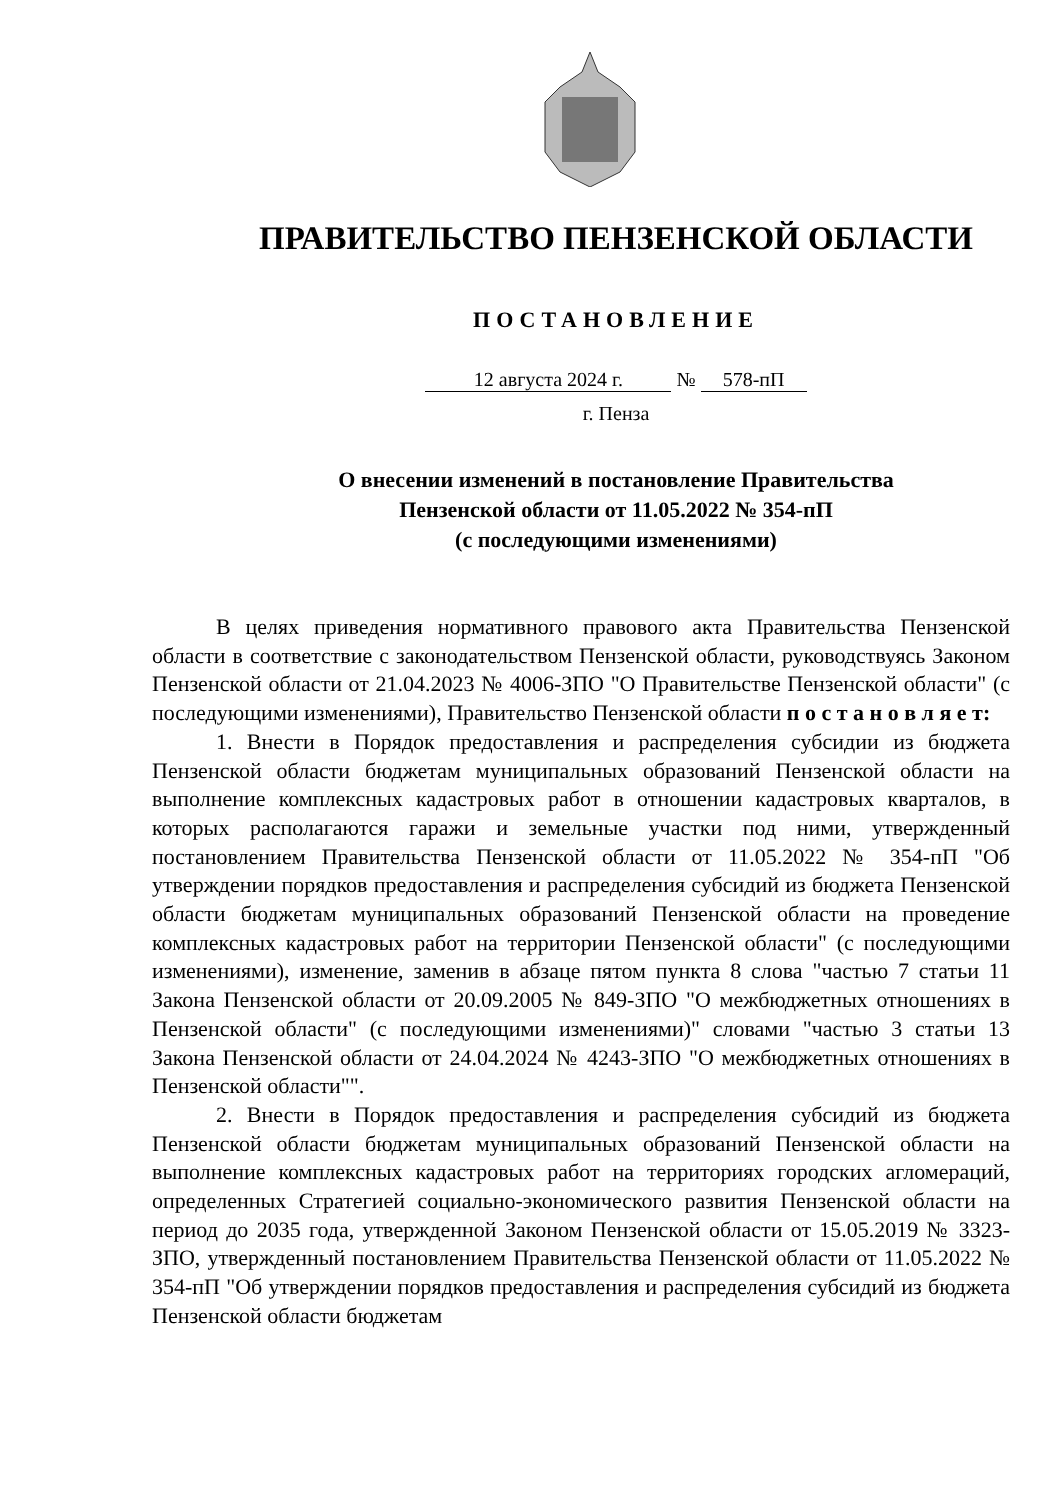ПРАВИТЕЛЬСТВО ПЕНЗЕНСКОЙ ОБЛАСТИ
ПОСТАНОВЛЕНИЕ
12 августа 2024 г. № 578-пП
г. Пенза
О внесении изменений в постановление Правительства
Пензенской области от 11.05.2022 № 354-пП
(с последующими изменениями)
В целях приведения нормативного правового акта Правительства Пензенской области в соответствие с законодательством Пензенской области, руководствуясь Законом Пензенской области от 21.04.2023 № 4006-ЗПО "О Правительстве Пензенской области" (с последующими изменениями), Правительство Пензенской области п о с т а н о в л я е т:
1. Внести в Порядок предоставления и распределения субсидии из бюджета Пензенской области бюджетам муниципальных образований Пензенской области на выполнение комплексных кадастровых работ в отношении кадастровых кварталов, в которых располагаются гаражи и земельные участки под ними, утвержденный постановлением Правительства Пензенской области от 11.05.2022 № 354-пП "Об утверждении порядков предоставления и распределения субсидий из бюджета Пензенской области бюджетам муниципальных образований Пензенской области на проведение комплексных кадастровых работ на территории Пензенской области" (с последующими изменениями), изменение, заменив в абзаце пятом пункта 8 слова "частью 7 статьи 11 Закона Пензенской области от 20.09.2005 № 849-ЗПО "О межбюджетных отношениях в Пензенской области" (с последующими изменениями)" словами "частью 3 статьи 13 Закона Пензенской области от 24.04.2024 № 4243-ЗПО "О межбюджетных отношениях в Пензенской области"".
2. Внести в Порядок предоставления и распределения субсидий из бюджета Пензенской области бюджетам муниципальных образований Пензенской области на выполнение комплексных кадастровых работ на территориях городских агломераций, определенных Стратегией социально-экономического развития Пензенской области на период до 2035 года, утвержденной Законом Пензенской области от 15.05.2019 № 3323-ЗПО, утвержденный постановлением Правительства Пензенской области от 11.05.2022 № 354-пП "Об утверждении порядков предоставления и распределения субсидий из бюджета Пензенской области бюджетам